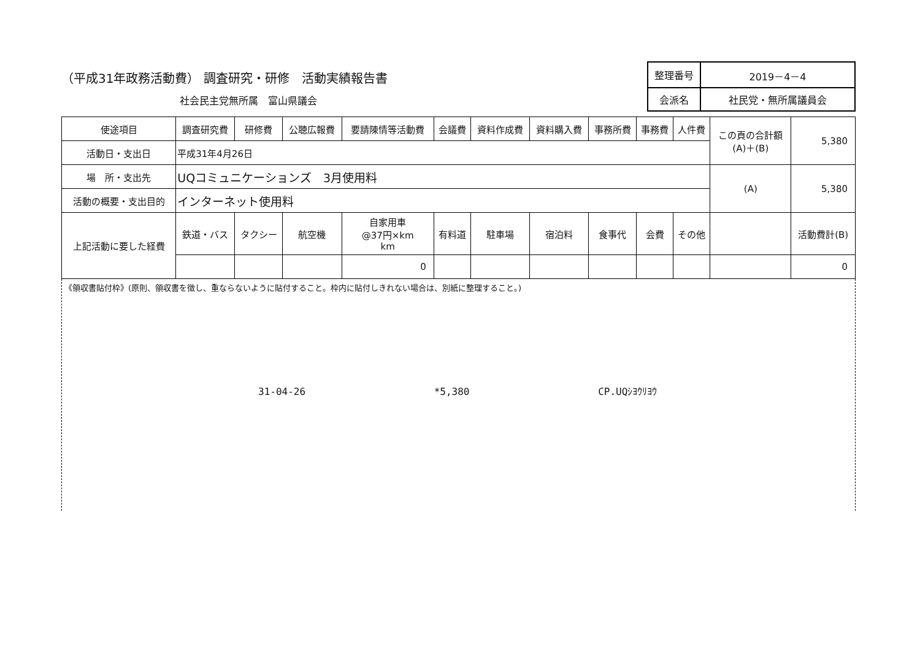（平成31年政務活動費） 調査研究・研修　活動実績報告書
社会民主党無所属　富山県議会
| 整理番号 | 2019－4－4 |
| 会派名 | 社民党・無所属議員会 |
| 使途項目 | 調査研究費 | 研修費 | 公聴広報費 | 要請陳情等活動費 | 会議費 | 資料作成費 | 資料購入費 | 事務所費 | 事務費 | 人件費 | この頁の合計額 (A)＋(B) | 5,380 |
| 活動日・支出日 | 平成31年4月26日 | | | | | | | | | | | |
| 場 所・支出先 | UQコミュニケーションズ 3月使用料 | | | | | | | | | | (A) | 5,380 |
| 活動の概要・支出目的 | インターネット使用料 | | | | | | | | | | | |
| 上記活動に要した経費 | 鉄道・バス | タクシー | 航空機 | 自家用車 @37円×km km | 有料道 | 駐車場 | 宿泊料 | 食事代 | 会費 | その他 | | 活動費計(B) |
| | | | | 0 | | | | | | | | 0 |
《領収書貼付枠》(原則、領収書を徴し、重ならないように貼付すること。枠内に貼付しきれない場合は、別紙に整理すること。)
31-04-26 *5,380 CP.UQｼﾖｳﾘﾖｳ